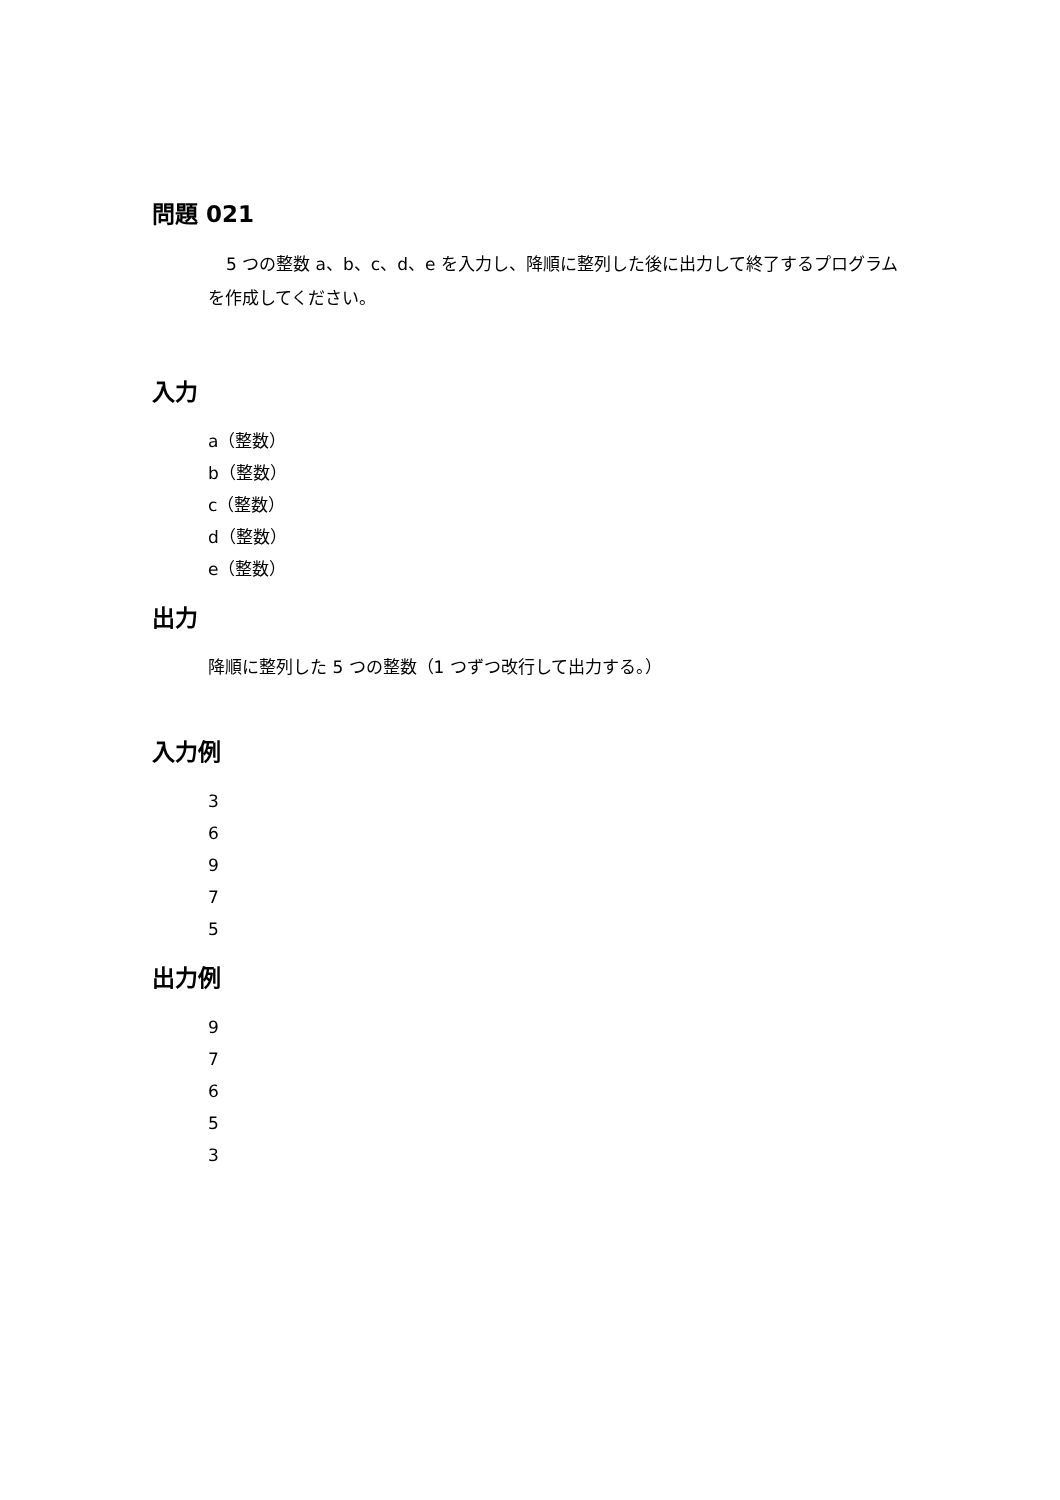問題 021
5 つの整数 a、b、c、d、e を入力し、降順に整列した後に出力して終了するプログラムを作成してください。
入力
a（整数）
b（整数）
c（整数）
d（整数）
e（整数）
出力
降順に整列した 5 つの整数（1 つずつ改行して出力する。）
入力例
3
6
9
7
5
出力例
9
7
6
5
3